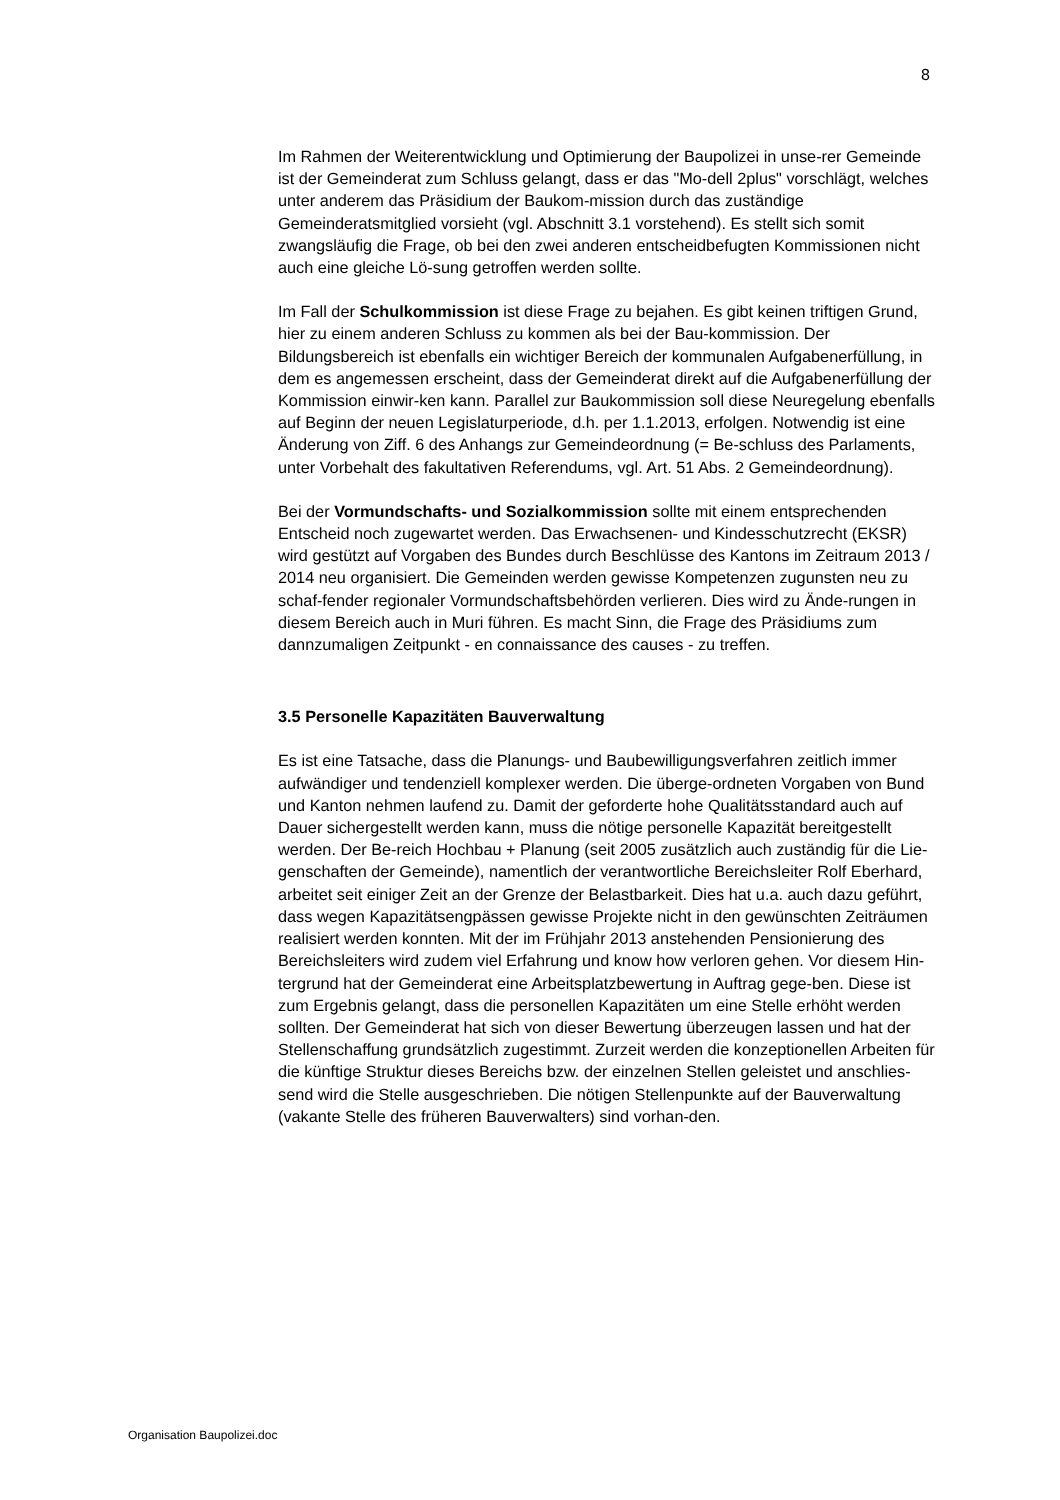8
Im Rahmen der Weiterentwicklung und Optimierung der Baupolizei in unse-rer Gemeinde ist der Gemeinderat zum Schluss gelangt, dass er das "Mo-dell 2plus" vorschlägt, welches unter anderem das Präsidium der Baukom-mission durch das zuständige Gemeinderatsmitglied vorsieht (vgl. Abschnitt 3.1 vorstehend). Es stellt sich somit zwangsläufig die Frage, ob bei den zwei anderen entscheidbefugten Kommissionen nicht auch eine gleiche Lö-sung getroffen werden sollte.
Im Fall der Schulkommission ist diese Frage zu bejahen. Es gibt keinen triftigen Grund, hier zu einem anderen Schluss zu kommen als bei der Bau-kommission. Der Bildungsbereich ist ebenfalls ein wichtiger Bereich der kommunalen Aufgabenerfüllung, in dem es angemessen erscheint, dass der Gemeinderat direkt auf die Aufgabenerfüllung der Kommission einwir-ken kann. Parallel zur Baukommission soll diese Neuregelung ebenfalls auf Beginn der neuen Legislaturperiode, d.h. per 1.1.2013, erfolgen. Notwendig ist eine Änderung von Ziff. 6 des Anhangs zur Gemeindeordnung (= Be-schluss des Parlaments, unter Vorbehalt des fakultativen Referendums, vgl. Art. 51 Abs. 2 Gemeindeordnung).
Bei der Vormundschafts- und Sozialkommission sollte mit einem entsprechenden Entscheid noch zugewartet werden. Das Erwachsenen- und Kindesschutzrecht (EKSR) wird gestützt auf Vorgaben des Bundes durch Beschlüsse des Kantons im Zeitraum 2013 / 2014 neu organisiert. Die Gemeinden werden gewisse Kompetenzen zugunsten neu zu schaf-fender regionaler Vormundschaftsbehörden verlieren. Dies wird zu Ände-rungen in diesem Bereich auch in Muri führen. Es macht Sinn, die Frage des Präsidiums zum dannzumaligen Zeitpunkt - en connaissance des causes - zu treffen.
3.5 Personelle Kapazitäten Bauverwaltung
Es ist eine Tatsache, dass die Planungs- und Baubewilligungsverfahren zeitlich immer aufwändiger und tendenziell komplexer werden. Die überge-ordneten Vorgaben von Bund und Kanton nehmen laufend zu. Damit der geforderte hohe Qualitätsstandard auch auf Dauer sichergestellt werden kann, muss die nötige personelle Kapazität bereitgestellt werden. Der Be-reich Hochbau + Planung (seit 2005 zusätzlich auch zuständig für die Lie-genschaften der Gemeinde), namentlich der verantwortliche Bereichsleiter Rolf Eberhard, arbeitet seit einiger Zeit an der Grenze der Belastbarkeit. Dies hat u.a. auch dazu geführt, dass wegen Kapazitätsengpässen gewisse Projekte nicht in den gewünschten Zeiträumen realisiert werden konnten. Mit der im Frühjahr 2013 anstehenden Pensionierung des Bereichsleiters wird zudem viel Erfahrung und know how verloren gehen. Vor diesem Hin-tergrund hat der Gemeinderat eine Arbeitsplatzbewertung in Auftrag gege-ben. Diese ist zum Ergebnis gelangt, dass die personellen Kapazitäten um eine Stelle erhöht werden sollten. Der Gemeinderat hat sich von dieser Bewertung überzeugen lassen und hat der Stellenschaffung grundsätzlich zugestimmt. Zurzeit werden die konzeptionellen Arbeiten für die künftige Struktur dieses Bereichs bzw. der einzelnen Stellen geleistet und anschlies-send wird die Stelle ausgeschrieben. Die nötigen Stellenpunkte auf der Bauverwaltung (vakante Stelle des früheren Bauverwalters) sind vorhan-den.
Organisation Baupolizei.doc